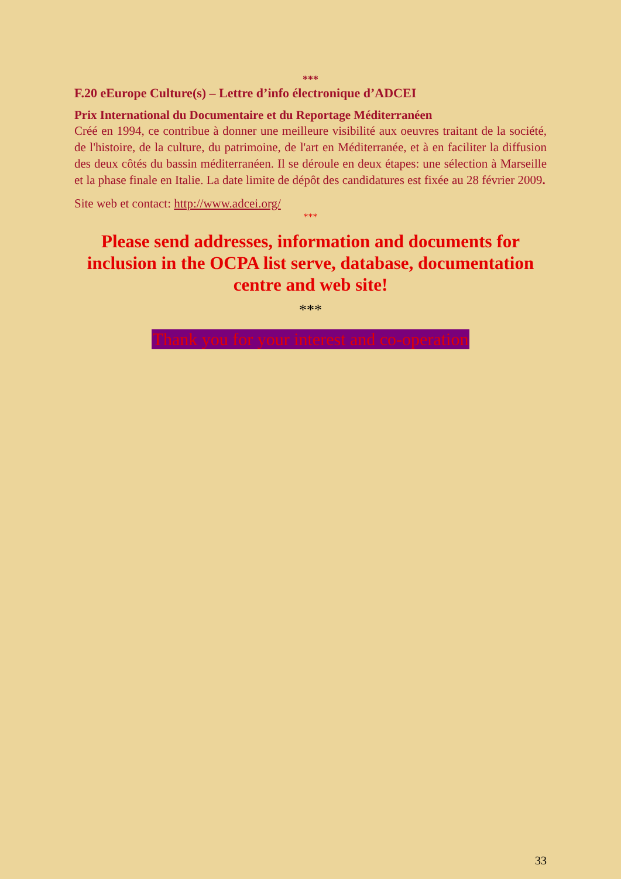***
F.20 eEurope Culture(s) – Lettre d’info électronique d’ADCEI
Prix International du Documentaire et du Reportage Méditerranéen
Créé en 1994, ce contribue à donner une meilleure visibilité aux oeuvres traitant de la société, de l'histoire, de la culture, du patrimoine, de l'art en Méditerranée, et à en faciliter la diffusion des deux côtés du bassin méditerranéen. Il se déroule en deux étapes: une sélection à Marseille et la phase finale en Italie. La date limite de dépôt des candidatures est fixée au 28 février 2009.
Site web et contact: http://www.adcei.org/
***
Please send addresses, information and documents for inclusion in the OCPA list serve, database, documentation centre and web site!
***
Thank you for your interest and co-operation
33